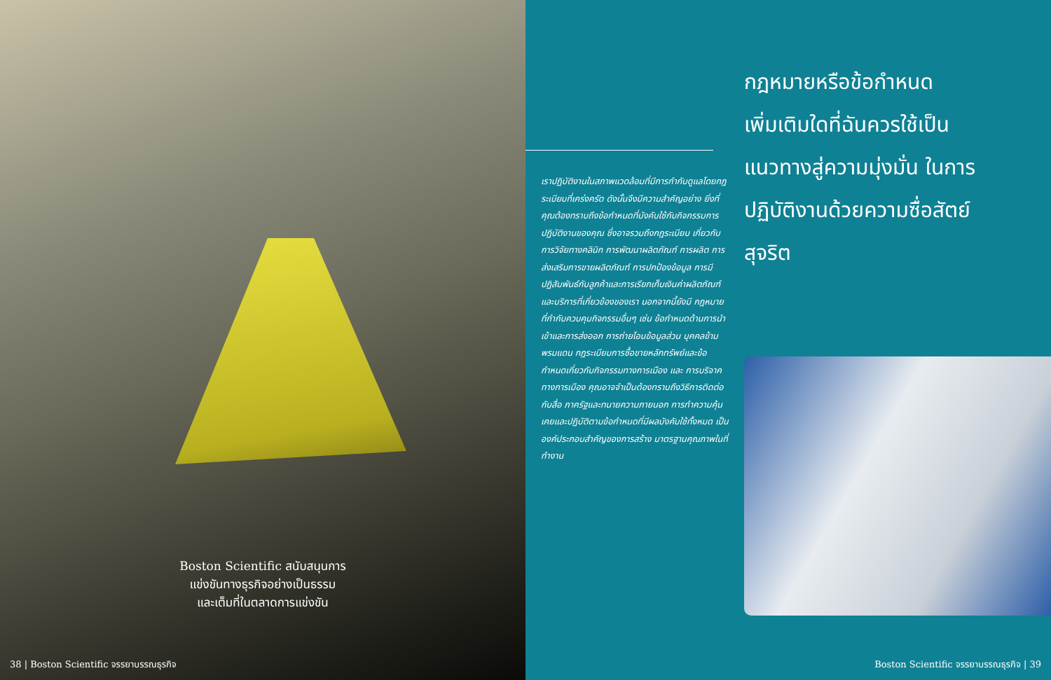Boston Scientific สนับสนุนการ
แข่งขันทางธุรกิจอย่างเป็นธรรม
และเต็มที่ในตลาดการแข่งขัน
38 | Boston Scientific จรรยาบรรณธุรกิจ
เราปฏิบัติงานในสภาพแวดล้อมที่มีการกำกับดูแลโดยกฎระเบียบที่เคร่งครัด ดังนั้นจึงมีความสำคัญอย่าง ยิ่งที่คุณต้องทราบถึงข้อกำหนดที่บังคับใช้กับกิจกรรมการปฏิบัติงานของคุณ ซึ่งอาจรวมถึงกฎระเบียบ เกี่ยวกับการวิจัยทางคลินิก การพัฒนาผลิตภัณฑ์ การผลิต การส่งเสริมการขายผลิตภัณฑ์ การปกป้องข้อมูล การมีปฏิสัมพันธ์กับลูกค้าและการเรียกเก็บเงินค่าผลิตภัณฑ์และบริการที่เกี่ยวข้องของเรา นอกจากนี้ยังมี กฎหมายที่กำกับควบคุมกิจกรรมอื่นๆ เช่น ข้อกำหนดด้านการนำเข้าและการส่งออก การถ่ายโอนข้อมูลส่วน บุคคลข้ามพรมแดน กฎระเบียบการซื้อขายหลักทรัพย์และข้อกำหนดเกี่ยวกับกิจกรรมทางการเมือง และ การบริจาคทางการเมือง คุณอาจจำเป็นต้องทราบถึงวิธีการติดต่อกับสื่อ ภาครัฐและทนายความภายนอก การทำความคุ้นเคยและปฏิบัติตามข้อกำหนดที่มีผลบังคับใช้ทั้งหมด เป็นองค์ประกอบสำคัญของการสร้าง มาตรฐานคุณภาพในที่ทำงาน
กฎหมายหรือข้อกำหนด
เพิ่มเติมใดที่ฉันควรใช้เป็น
แนวทางสู่ความมุ่งมั่น ในการ
ปฏิบัติงานด้วยความซื่อสัตย์
สุจริต
Boston Scientific จรรยาบรรณธุรกิจ | 39